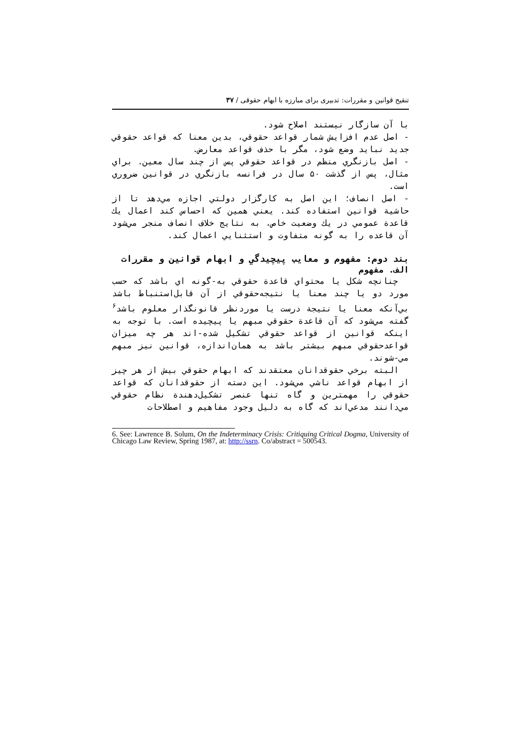تنقیح قوانین و مقررات: تدبیری برای مبارزه با ابهام حقوقی / ۳۷
با آن سازگار نيستند اصلاح شود.
- اصل عدم افزايش شمار قواعد حقوقي، بدين معنا كه قواعد حقوقي جديد نبايد وضع شود، مگر با حذف قواعد معارض.
- اصل بازنگري منظم در قواعد حقوقي پس از چند سال معين. براي مثال، پس از گذشت ۵۰ سال در فرانسه بازنگري در قوانين ضروري است.
- اصل انصاف؛ اين اصل به كارگزار دولتي اجازه مي‌دهد تا از حاشية قوانين استفاده كند. يعني همين كه احساس كند اعمال يك قاعدة عمومي در يك وضعيت خاص، به نتايج خلاف انصاف منجر مي‌شود آن قاعده را به گونه متفاوت و استثنايي اعمال كند.
بند دوم: مفهوم و معايب پيچيدگي و ابهام قوانين و مقررات
الف. مفهوم
چنانچه شكل يا محتواي قاعدة حقوقي به-گونه اي باشد كه حسب مورد دو يا چند معنا يا نتيجه‌حقوقي از آن قابل‌استنباط باشد بي‌آنكه معنا يا نتيجة درست يا موردنظر قانونگذار معلوم باشد<sup>۶</sup> گفته مي‌شود كه آن قاعدة حقوقي مبهم يا پيچيده است. با توجه به اينكه قوانين از قواعد حقوقي تشكيل شده-اند هر چه ميزان قواعدحقوقي مبهم بيشتر باشد به همان‌اندازه، قوانين نيز مبهم مي-شوند.
البته برخي حقوقدانان معتقدند كه ابهام حقوقي بيش از هر چيز از ابهام قواعد ناشي مي‌شود. اين دسته از حقوقدانان كه قواعد حقوقي را مهمترين و گاه تنها عنصر تشكيل‌دهندة نظام حقوقي مي‌دانند مدعي‌اند كه گاه به دليل وجود مفاهيم و اصطلاحات
6. See: Lawrence B. Solum, On the Indeterminacy Crisis: Critiquing Critical Dogma, University of Chicago Law Review, Spring 1987, at: http://ssrn. Co/abstract = 500543.